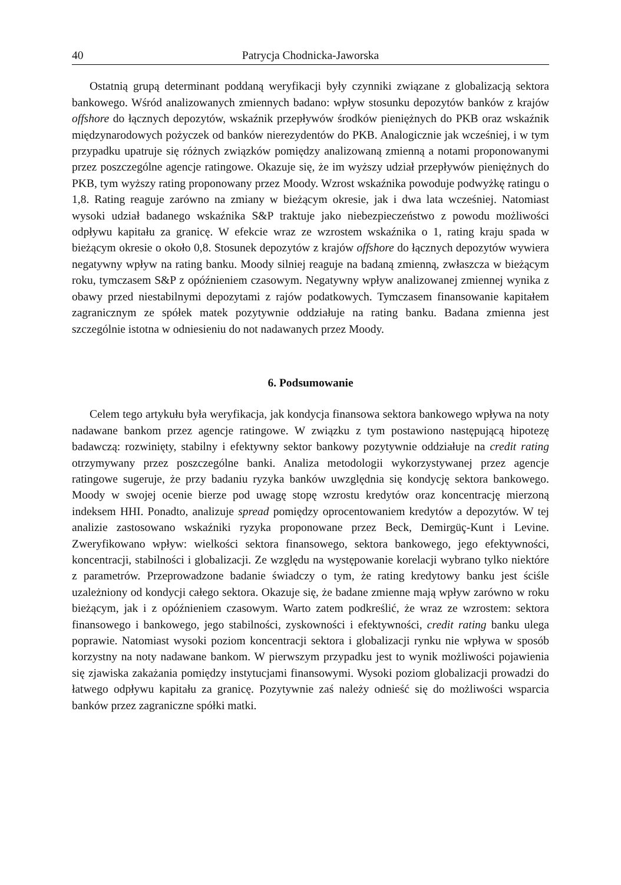40 Patrycja Chodnicka-Jaworska
Ostatnią grupą determinant poddaną weryfikacji były czynniki związane z globalizacją sektora bankowego. Wśród analizowanych zmiennych badano: wpływ stosunku depozytów banków z krajów offshore do łącznych depozytów, wskaźnik przepływów środków pieniężnych do PKB oraz wskaźnik międzynarodowych pożyczek od banków nierezydentów do PKB. Analogicznie jak wcześniej, i w tym przypadku upatruje się różnych związków pomiędzy analizowaną zmienną a notami proponowanymi przez poszczególne agencje ratingowe. Okazuje się, że im wyższy udział przepływów pieniężnych do PKB, tym wyższy rating proponowany przez Moody. Wzrost wskaźnika powoduje podwyżkę ratingu o 1,8. Rating reaguje zarówno na zmiany w bieżącym okresie, jak i dwa lata wcześniej. Natomiast wysoki udział badanego wskaźnika S&P traktuje jako niebezpieczeństwo z powodu możliwości odpływu kapitału za granicę. W efekcie wraz ze wzrostem wskaźnika o 1, rating kraju spada w bieżącym okresie o około 0,8. Stosunek depozytów z krajów offshore do łącznych depozytów wywiera negatywny wpływ na rating banku. Moody silniej reaguje na badaną zmienną, zwłaszcza w bieżącym roku, tymczasem S&P z opóźnieniem czasowym. Negatywny wpływ analizowanej zmiennej wynika z obawy przed niestabilnymi depozytami z rajów podatkowych. Tymczasem finansowanie kapitałem zagranicznym ze spółek matek pozytywnie oddziałuje na rating banku. Badana zmienna jest szczególnie istotna w odniesieniu do not nadawanych przez Moody.
6. Podsumowanie
Celem tego artykułu była weryfikacja, jak kondycja finansowa sektora bankowego wpływa na noty nadawane bankom przez agencje ratingowe. W związku z tym postawiono następującą hipotezę badawczą: rozwinięty, stabilny i efektywny sektor bankowy pozytywnie oddziałuje na credit rating otrzymywany przez poszczególne banki. Analiza metodologii wykorzystywanej przez agencje ratingowe sugeruje, że przy badaniu ryzyka banków uwzględnia się kondycję sektora bankowego. Moody w swojej ocenie bierze pod uwagę stopę wzrostu kredytów oraz koncentrację mierzoną indeksem HHI. Ponadto, analizuje spread pomiędzy oprocentowaniem kredytów a depozytów. W tej analizie zastosowano wskaźniki ryzyka proponowane przez Beck, Demirgüç-Kunt i Levine. Zweryfikowano wpływ: wielkości sektora finansowego, sektora bankowego, jego efektywności, koncentracji, stabilności i globalizacji. Ze względu na występowanie korelacji wybrano tylko niektóre z parametrów. Przeprowadzone badanie świadczy o tym, że rating kredytowy banku jest ściśle uzależniony od kondycji całego sektora. Okazuje się, że badane zmienne mają wpływ zarówno w roku bieżącym, jak i z opóźnieniem czasowym. Warto zatem podkreślić, że wraz ze wzrostem: sektora finansowego i bankowego, jego stabilności, zyskowności i efektywności, credit rating banku ulega poprawie. Natomiast wysoki poziom koncentracji sektora i globalizacji rynku nie wpływa w sposób korzystny na noty nadawane bankom. W pierwszym przypadku jest to wynik możliwości pojawienia się zjawiska zakażania pomiędzy instytucjami finansowymi. Wysoki poziom globalizacji prowadzi do łatwego odpływu kapitału za granicę. Pozytywnie zaś należy odnieść się do możliwości wsparcia banków przez zagraniczne spółki matki.